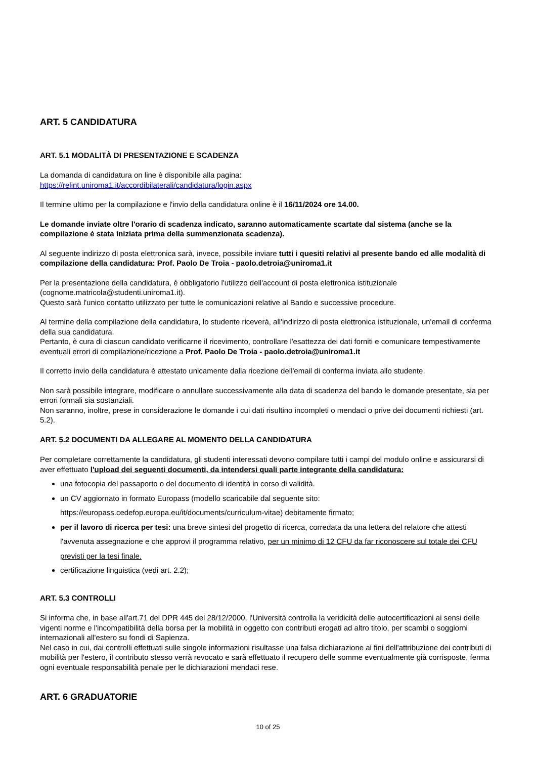ART. 5 CANDIDATURA
ART. 5.1 MODALITÀ DI PRESENTAZIONE E SCADENZA
La domanda di candidatura on line è disponibile alla pagina:
https://relint.uniroma1.it/accordibilaterali/candidatura/login.aspx
Il termine ultimo per la compilazione e l'invio della candidatura online è il 16/11/2024 ore 14.00.
Le domande inviate oltre l'orario di scadenza indicato, saranno automaticamente scartate dal sistema (anche se la compilazione è stata iniziata prima della summenzionata scadenza).
Al seguente indirizzo di posta elettronica sarà, invece, possibile inviare tutti i quesiti relativi al presente bando ed alle modalità di compilazione della candidatura: Prof. Paolo De Troia - paolo.detroia@uniroma1.it
Per la presentazione della candidatura, è obbligatorio l'utilizzo dell'account di posta elettronica istituzionale (cognome.matricola@studenti.uniroma1.it).
Questo sarà l'unico contatto utilizzato per tutte le comunicazioni relative al Bando e successive procedure.
Al termine della compilazione della candidatura, lo studente riceverà, all'indirizzo di posta elettronica istituzionale, un'email di conferma della sua candidatura.
Pertanto, è cura di ciascun candidato verificarne il ricevimento, controllare l'esattezza dei dati forniti e comunicare tempestivamente eventuali errori di compilazione/ricezione a Prof. Paolo De Troia - paolo.detroia@uniroma1.it
Il corretto invio della candidatura è attestato unicamente dalla ricezione dell'email di conferma inviata allo studente.
Non sarà possibile integrare, modificare o annullare successivamente alla data di scadenza del bando le domande presentate, sia per errori formali sia sostanziali.
Non saranno, inoltre, prese in considerazione le domande i cui dati risultino incompleti o mendaci o prive dei documenti richiesti (art. 5.2).
ART. 5.2 DOCUMENTI DA ALLEGARE AL MOMENTO DELLA CANDIDATURA
Per completare correttamente la candidatura, gli studenti interessati devono compilare tutti i campi del modulo online e assicurarsi di aver effettuato l'upload dei seguenti documenti, da intendersi quali parte integrante della candidatura:
una fotocopia del passaporto o del documento di identità in corso di validità.
un CV aggiornato in formato Europass (modello scaricabile dal seguente sito: https://europass.cedefop.europa.eu/it/documents/curriculum-vitae) debitamente firmato;
per il lavoro di ricerca per tesi: una breve sintesi del progetto di ricerca, corredata da una lettera del relatore che attesti l'avvenuta assegnazione e che approvi il programma relativo, per un minimo di 12 CFU da far riconoscere sul totale dei CFU previsti per la tesi finale.
certificazione linguistica (vedi art. 2.2);
ART. 5.3 CONTROLLI
Si informa che, in base all'art.71 del DPR 445 del 28/12/2000, l'Università controlla la veridicità delle autocertificazioni ai sensi delle vigenti norme e l'incompatibilità della borsa per la mobilità in oggetto con contributi erogati ad altro titolo, per scambi o soggiorni internazionali all'estero su fondi di Sapienza.
Nel caso in cui, dai controlli effettuati sulle singole informazioni risultasse una falsa dichiarazione ai fini dell'attribuzione dei contributi di mobilità per l'estero, il contributo stesso verrà revocato e sarà effettuato il recupero delle somme eventualmente già corrisposte, ferma ogni eventuale responsabilità penale per le dichiarazioni mendaci rese.
ART. 6 GRADUATORIE
10 of 25